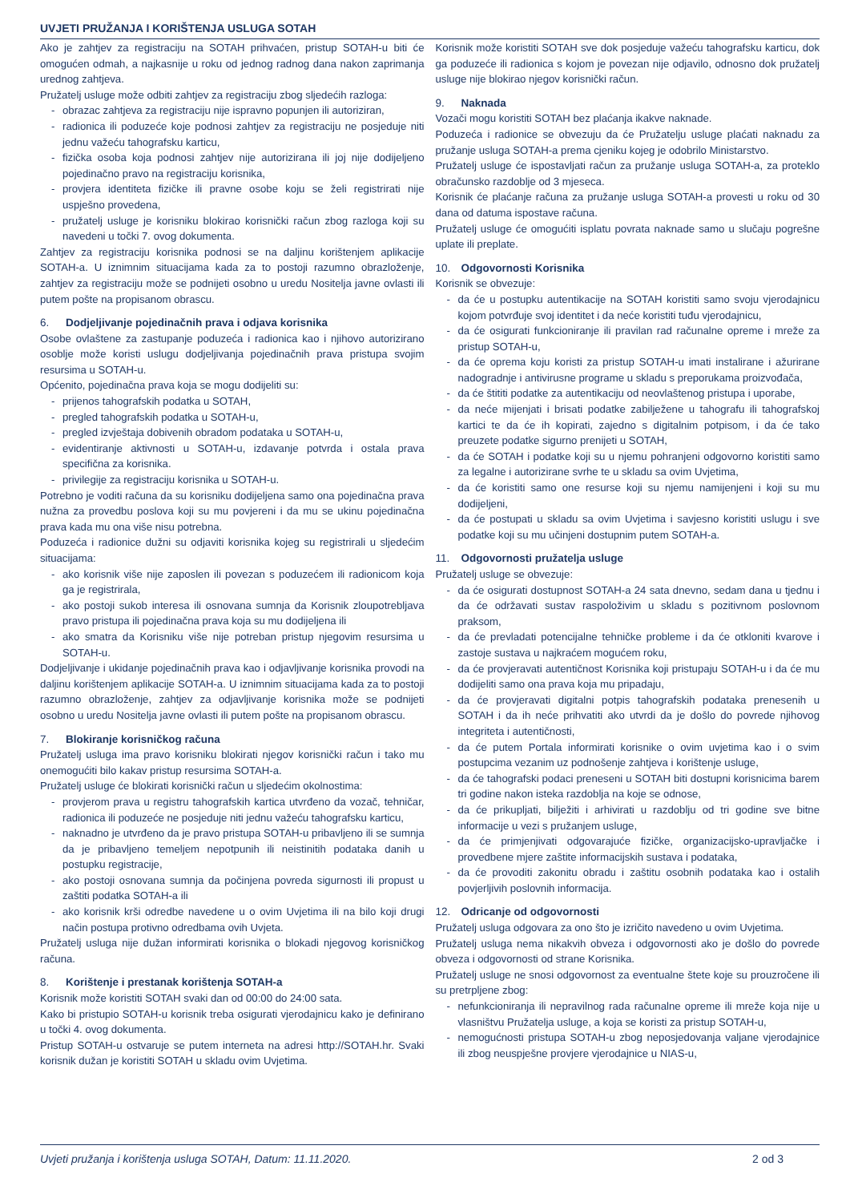UVJETI PRUŽANJA I KORIŠTENJA USLUGA SOTAH
Ako je zahtjev za registraciju na SOTAH prihvaćen, pristup SOTAH-u biti će omogućen odmah, a najkasnije u roku od jednog radnog dana nakon zaprimanja urednog zahtjeva.
Pružatelj usluge može odbiti zahtjev za registraciju zbog sljedećih razloga:
- obrazac zahtjeva za registraciju nije ispravno popunjen ili autoriziran,
- radionica ili poduzeće koje podnosi zahtjev za registraciju ne posjeduje niti jednu važeću tahografsku karticu,
- fizička osoba koja podnosi zahtjev nije autorizirana ili joj nije dodijeljeno pojedinačno pravo na registraciju korisnika,
- provjera identiteta fizičke ili pravne osobe koju se želi registrirati nije uspješno provedena,
- pružatelj usluge je korisniku blokirao korisnički račun zbog razloga koji su navedeni u točki 7. ovog dokumenta.
Zahtjev za registraciju korisnika podnosi se na daljinu korištenjem aplikacije SOTAH-a. U iznimnim situacijama kada za to postoji razumno obrazloženje, zahtjev za registraciju može se podnijeti osobno u uredu Nositelja javne ovlasti ili putem pošte na propisanom obrascu.
6. Dodjeljivanje pojedinačnih prava i odjava korisnika
Osobe ovlaštene za zastupanje poduzeća i radionica kao i njihovo autorizirano osoblje može koristi uslugu dodjeljivanja pojedinačnih prava pristupa svojim resursima u SOTAH-u.
Općenito, pojedinačna prava koja se mogu dodijeliti su:
- prijenos tahografskih podatka u SOTAH,
- pregled tahografskih podatka u SOTAH-u,
- pregled izvještaja dobivenih obradom podataka u SOTAH-u,
- evidentiranje aktivnosti u SOTAH-u, izdavanje potvrda i ostala prava specifična za korisnika.
- privilegije za registraciju korisnika u SOTAH-u.
Potrebno je voditi računa da su korisniku dodijeljena samo ona pojedinačna prava nužna za provedbu poslova koji su mu povjereni i da mu se ukinu pojedinačna prava kada mu ona više nisu potrebna.
Poduzeća i radionice dužni su odjaviti korisnika kojeg su registrirali u sljedećim situacijama:
- ako korisnik više nije zaposlen ili povezan s poduzećem ili radionicom koja ga je registrirala,
- ako postoji sukob interesa ili osnovana sumnja da Korisnik zloupotrebljava pravo pristupa ili pojedinačna prava koja su mu dodijeljena ili
- ako smatra da Korisniku više nije potreban pristup njegovim resursima u SOTAH-u.
Dodjeljivanje i ukidanje pojedinačnih prava kao i odjavljivanje korisnika provodi na daljinu korištenjem aplikacije SOTAH-a. U iznimnim situacijama kada za to postoji razumno obrazloženje, zahtjev za odjavljivanje korisnika može se podnijeti osobno u uredu Nositelja javne ovlasti ili putem pošte na propisanom obrascu.
7. Blokiranje korisničkog računa
Pružatelj usluga ima pravo korisniku blokirati njegov korisnički račun i tako mu onemogućiti bilo kakav pristup resursima SOTAH-a.
Pružatelj usluge će blokirati korisnički račun u sljedećim okolnostima:
- provjerom prava u registru tahografskih kartica utvrđeno da vozač, tehničar, radionica ili poduzeće ne posjeduje niti jednu važeću tahografsku karticu,
- naknadno je utvrđeno da je pravo pristupa SOTAH-u pribavljeno ili se sumnja da je pribavljeno temeljem nepotpunih ili neistinitih podataka danih u postupku registracije,
- ako postoji osnovana sumnja da počinjena povreda sigurnosti ili propust u zaštiti podatka SOTAH-a ili
- ako korisnik krši odredbe navedene u o ovim Uvjetima ili na bilo koji drugi način postupa protivno odredbama ovih Uvjeta.
Pružatelj usluga nije dužan informirati korisnika o blokadi njegovog korisničkog računa.
8. Korištenje i prestanak korištenja SOTAH-a
Korisnik može koristiti SOTAH svaki dan od 00:00 do 24:00 sata.
Kako bi pristupio SOTAH-u korisnik treba osigurati vjerodajnicu kako je definirano u točki 4. ovog dokumenta.
Pristup SOTAH-u ostvaruje se putem interneta na adresi http://SOTAH.hr. Svaki korisnik dužan je koristiti SOTAH u skladu ovim Uvjetima.
Korisnik može koristiti SOTAH sve dok posjeduje važeću tahografsku karticu, dok ga poduzeće ili radionica s kojom je povezan nije odjavilo, odnosno dok pružatelj usluge nije blokirao njegov korisnički račun.
9. Naknada
Vozači mogu koristiti SOTAH bez plaćanja ikakve naknade.
Poduzeća i radionice se obvezuju da će Pružatelju usluge plaćati naknadu za pružanje usluga SOTAH-a prema cjeniku kojeg je odobrilo Ministarstvo.
Pružatelj usluge će ispostavljati račun za pružanje usluga SOTAH-a, za proteklo obračunsko razdoblje od 3 mjeseca.
Korisnik će plaćanje računa za pružanje usluga SOTAH-a provesti u roku od 30 dana od datuma ispostave računa.
Pružatelj usluge će omogućiti isplatu povrata naknade samo u slučaju pogrešne uplate ili preplate.
10. Odgovornosti Korisnika
Korisnik se obvezuje:
- da će u postupku autentikacije na SOTAH koristiti samo svoju vjerodajnicu kojom potvrđuje svoj identitet i da neće koristiti tuđu vjerodajnicu,
- da će osigurati funkcioniranje ili pravilan rad računalne opreme i mreže za pristup SOTAH-u,
- da će oprema koju koristi za pristup SOTAH-u imati instalirane i ažurirane nadogradnje i antivirusne programe u skladu s preporukama proizvođača,
- da će štititi podatke za autentikaciju od neovlaštenog pristupa i uporabe,
- da neće mijenjati i brisati podatke zabilježene u tahografu ili tahografskoj kartici te da će ih kopirati, zajedno s digitalnim potpisom, i da će tako preuzete podatke sigurno prenijeti u SOTAH,
- da će SOTAH i podatke koji su u njemu pohranjeni odgovorno koristiti samo za legalne i autorizirane svrhe te u skladu sa ovim Uvjetima,
- da će koristiti samo one resurse koji su njemu namijenjeni i koji su mu dodijeljeni,
- da će postupati u skladu sa ovim Uvjetima i savjesno koristiti uslugu i sve podatke koji su mu učinjeni dostupnim putem SOTAH-a.
11. Odgovornosti pružatelja usluge
Pružatelj usluge se obvezuje:
- da će osigurati dostupnost SOTAH-a 24 sata dnevno, sedam dana u tjednu i da će održavati sustav raspoloživim u skladu s pozitivnom poslovnom praksom,
- da će prevladati potencijalne tehničke probleme i da će otkloniti kvarove i zastoje sustava u najkraćem mogućem roku,
- da će provjeravati autentičnost Korisnika koji pristupaju SOTAH-u i da će mu dodijeliti samo ona prava koja mu pripadaju,
- da će provjeravati digitalni potpis tahografskih podataka prenesenih u SOTAH i da ih neće prihvatiti ako utvrdi da je došlo do povrede njihovog integriteta i autentičnosti,
- da će putem Portala informirati korisnike o ovim uvjetima kao i o svim postupcima vezanim uz podnošenje zahtjeva i korištenje usluge,
- da će tahografski podaci preneseni u SOTAH biti dostupni korisnicima barem tri godine nakon isteka razdoblja na koje se odnose,
- da će prikupljati, bilježiti i arhivirati u razdoblju od tri godine sve bitne informacije u vezi s pružanjem usluge,
- da će primjenjivati odgovarajuće fizičke, organizacijsko-upravljačke i provedbene mjere zaštite informacijskih sustava i podataka,
- da će provoditi zakonitu obradu i zaštitu osobnih podataka kao i ostalih povjerljivih poslovnih informacija.
12. Odricanje od odgovornosti
Pružatelj usluga odgovara za ono što je izričito navedeno u ovim Uvjetima.
Pružatelj usluga nema nikakvih obveza i odgovornosti ako je došlo do povrede obveza i odgovornosti od strane Korisnika.
Pružatelj usluge ne snosi odgovornost za eventualne štete koje su prouzročene ili su pretrpljene zbog:
- nefunkcioniranja ili nepravilnog rada računalne opreme ili mreže koja nije u vlasništvu Pružatelja usluge, a koja se koristi za pristup SOTAH-u,
- nemogućnosti pristupa SOTAH-u zbog neposjedovanja valjane vjerodajnice ili zbog neuspješne provjere vjerodajnice u NIAS-u,
Uvjeti pružanja i korištenja usluga SOTAH, Datum: 11.11.2020. 2 od 3